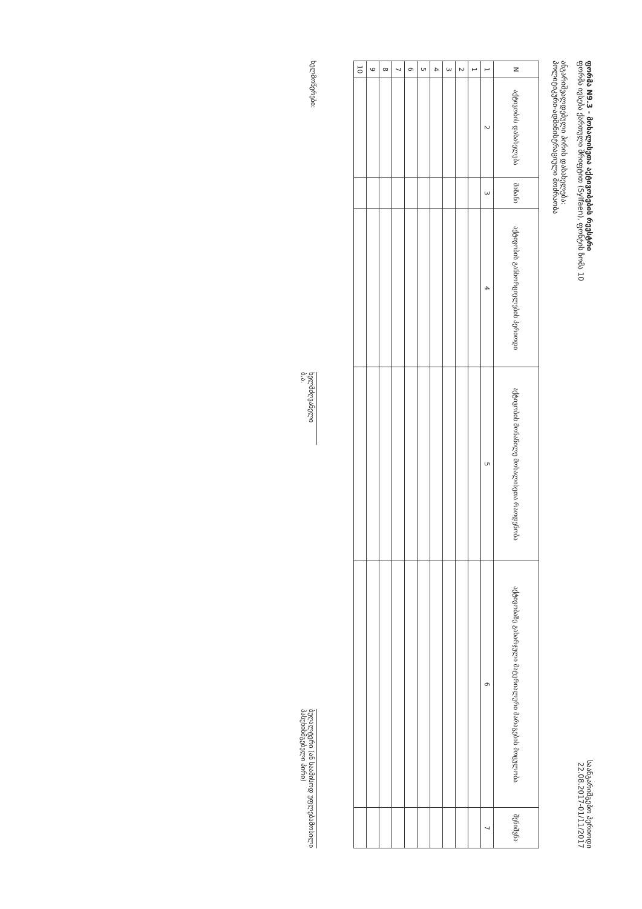ფორმა N9.3 - მოხალისეთა აქტივობების რეესტრი
ფორმა ივსება ქართული შრიფტით (Sylfaen), ფონტის ზომა 10
ანგარიშვალდებული პირის დასახელება:
პოლიტიკური-ადმინისტრაციული მოძრაობა
საანგარიშგებო პერიოდი
22.08.2017-01/11/2017
| N | აქტივობის დასახელება | მიზანი | აქტივობის განხორციელების პერიოდი | აქტივობის მონაწილე მოხალისეთა რაოდენობა | აქტივობაზე გახარჯული მატერიალური მარაგების მოცულობა | შენიშვნა |
| --- | --- | --- | --- | --- | --- | --- |
| 1 | 2 | 3 | 4 | 5 | 6 | 7 |
| 1 | | | | | | |
| 2 | | | | | | |
| 3 | | | | | | |
| 4 | | | | | | |
| 5 | | | | | | |
| 6 | | | | | | |
| 7 | | | | | | |
| 8 | | | | | | |
| 9 | | | | | | |
| 10 | | | | | | |
ხელმოწერები:
ხელმძღვანელი
ბ.ა.
ბუღალტერი (ან საამისოდ უფლებამოსილი
პასუხისმგებელი პირი)